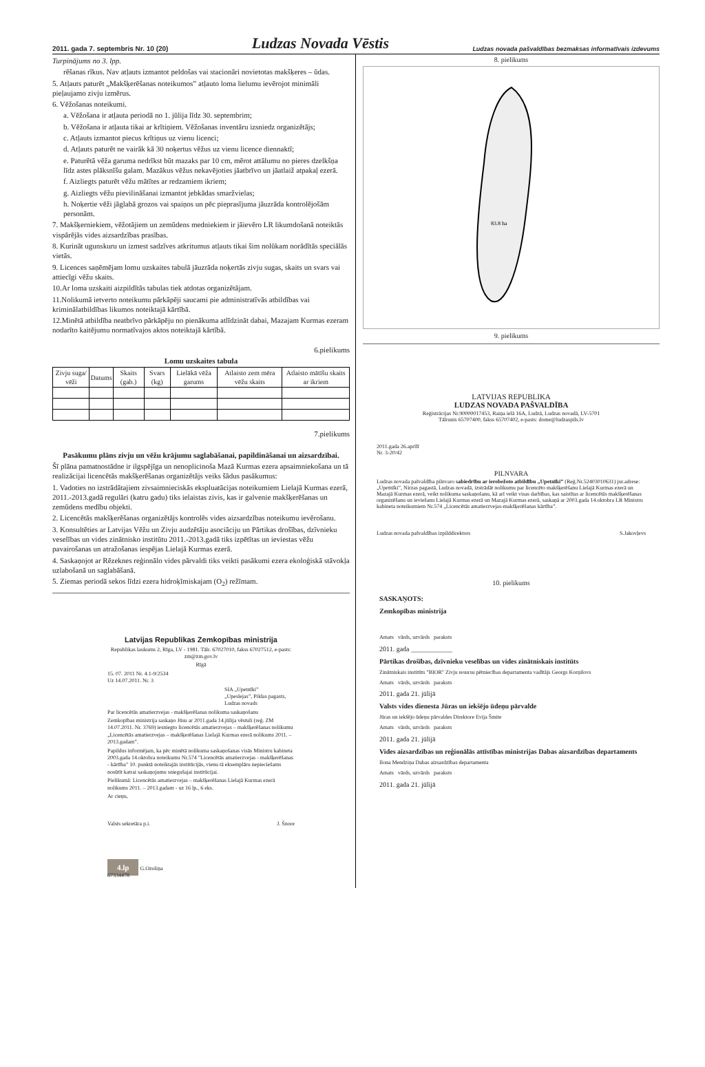2011. gada 7. septembris Nr. 10 (20) Ludzas Novada Vēstis Ludzas novada pašvaldības bezmaksas informatīvais izdevums
Turpinājums no 3. lpp.
rēšanas rīkus. Nav atļauts izmantot peldošas vai stacionāri novietotas makšķeres – ūdas.
5. Atļauts paturēt „Makšķerēšanas noteikumos” atļauto loma lielumu ievērojot minimāli pieļaujamo zivju izmērus.
6. Vēžošanas noteikumi.
a. Vēžošana ir atļauta periodā no 1. jūlija līdz 30. septembrim;
b. Vēžošana ir atļauta tikai ar krītiņiem. Vēžošanas inventāru izsniedz organizētājs;
c. Atļauts izmantot piecus krītiņus uz vienu licenci;
d. Atļauts paturēt ne vairāk kā 30 noķertus vēžus uz vienu licence diennaktī;
e. Paturētā vēža garuma nedrīkst būt mazaks par 10 cm, mērot attālumu no pieres dzelkšņa līdz astes plāksnīšu galam. Mazākus vēžus nekavējoties jāatbrīvo un jāatlaiž atpakaļ ezerā.
f. Aizliegts paturēt vēžu mātītes ar redzamiem ikriem;
g. Aizliegts vēžu pievilināšanai izmantot jebkādas smaržvielas;
h. Noķertie vēži jāglabā grozos vai spaiņos un pēc pieprasījuma jāuzrāda kontrolējošām personām.
7. Makšķerniekiem, vēžotājiem un zemūdens medniekiem ir jāievēro LR likumdošanā noteiktās vispārējās vides aizsardzības prasības.
8. Kurināt ugunskuru un izmest sadzīves atkritumus atļauts tikai šim nolūkam norādītās speciālās vietās.
9. Licences saņēmējam lomu uzskaites tabulā jāuzrāda noķertās zivju sugas, skaits un svars vai attiecīgi vēžu skaits.
10.Ar loma uzskaiti aizpildītās tabulas tiek atdotas organizētājam.
11.Nolikumā ietverto noteikumu pārkāpēji saucami pie administratīvās atbildības vai kriminālatbildības likumos noteiktajā kārtībā.
12.Minētā atbildība neatbrīvo pārkāpēju no pienākuma atlīdzināt dabai, Mazajam Kurmas ezeram nodarīto kaitējumu normatīvajos aktos noteiktajā kārtībā.
6.pielikums
Lomu uzskaites tabula
| Zivju suga/ vēži | Datums | Skaits (gab.) | Svars (kg) | Lielākā vēža garums | Atlaisto zem mēra vēžu skaits | Atlaisto mātīšu skaits ar ikriem |
| --- | --- | --- | --- | --- | --- | --- |
7.pielikums
Pasākumu plāns zivju un vēžu krājumu saglabāšanai, papildināšanai un aizsardzībai.
Šī plāna pamatnostādne ir ilgspējīga un nenoplicinoša Mazā Kurmas ezera apsaimniekošana un tā realizācijai licencētās makšķerēšanas organizētājs veiks šādus pasākumus:
1. Vadoties no izstrādātajiem zivsaimnieciskās ekspluatācijas noteikumiem Lielajā Kurmas ezerā, 2011.-2013.gadā regulāri (katru gadu) tiks ielaistas zivis, kas ir galvenie makšķerēšanas un zemūdens medību objekti.
2. Licencētās makšķerēšanas organizētājs kontrolēs vides aizsardzības noteikumu ievērošanu.
3. Konsultēties ar Latvijas Vēžu un Zivju audzētāju asociāciju un Pārtikas drošības, dzīvnieku veselības un vides zinātnisko institūtu 2011.-2013.gadā tiks izpētītas un ieviestas vēžu pavairošanas un atražošanas iespējas Lielajā Kurmas ezerā.
4. Saskaņojot ar Rēzeknes reģionālo vides pārvaldi tiks veikti pasākumi ezera ekoloģiskā stāvokļa uzlabošanā un saglabāšanā.
5. Ziemas periodā sekos līdzi ezera hidroķīmiskajam (O<sub>2</sub>) režīmam.
Latvijas Republikas Zemkopības ministrija
Republikas laukums 2, Rīga, LV - 1981. Tālr. 67027010, fakss 67027512, e-pasts: zm@zm.gov.lv
Rīgā
15. 07. 2011 Nr. 4.1-9/2534
Uz 14.07.2011. Nr. 3
SIA „Upetnīki”
„Upeslejas”, Pildas pagasts, Ludzas novads
Par licencētās amatierzvejas - makšķerēšanas nolikuma saskaņošanu
Zemkopības ministrija saskaņo Jūsu ar 2011.gada 14.jūlija vēstuli (reģ. ZM 14.07.2011. Nr. 3769) iesniegto licencētās amatierzvejas – makšķerēšanas nolikumu „Licencētās amatierzvejas – makšķerēšanas Lielajā Kurmas ezerā nolikums 2011. – 2013.gadam”.
Papildus informējam, ka pēc minētā nolikuma saskaņošanas visās Ministru kabineta 2003.gada 14.oktobra noteikumu Nr.574 "Licencētās amatierzvejas - makšķerēšanas - kārtība" 10. punktā noteiktajās institūcijās, vienu tā eksemplāru nepieciešams nosūtīt katrai saskaņojumu sniegušajai institūcijai.
Pielikumā: Licencētās amatierzvejas – makšķerēšanas Lielajā Kurmas ezerā nolikums 2011. – 2013.gadam - uz 16 lp., 6 eks.
Ar cieņu,
Valsts sekretāra p.i. J. Šnore
4.lp G.Ozoliņa
67334478
8. pielikums
83.8 ha
9. pielikums
LATVIJAS REPUBLIKA
LUDZAS NOVADA PAŠVALDĪBA
Reģistrācijas Nr.90000017453, Raiņa ielā 16A, Ludzā, Ludzas novadā, LV-5701
Tālrunis 65707400, fakss 65707402, e-pasts: dome@ludzaspils.lv
2011.gada 26.aprīlī
Nr. 3-20/42
PILNVARA
Ludzas novada pašvaldība pilnvaro sabiedrību ar ierobežoto atbildību „Upetnīki” (Reģ.Nr.52403010631) jur.adrese: „Upetnīki”, Nirzas pagastā, Ludzas novadā, izstrādāt nolikumu par licencēto makšķerēšanu Lielajā Kurmas ezerā un Mazajā Kurmas ezerā, veikt nolikuma saskaņošanu, kā arī veikt visas darbības, kas saistītas ar licencētās makšķerēšanas organizēšanu un ieviešanu Lielajā Kurmas ezerā un Mazajā Kurmas ezerā, saskaņā ar 2003.gada 14.oktobra LR Ministru kabineta noteikumiem Nr.574 „Licencētās amatierzvejas-makšķerēšanas kārtība”.
Ludzas novada pašvaldības izpilddirektors S.Jakovļevs
10. pielikums
SASKAŅOTS:
Zemkopības ministrija
Amats vārds, uzvārds paraksts
2011. gada ____________
Pārtikas drošības, dzīvnieku veselības un vides zinātniskais institūts
Zinātniskais institūts "BIOR" Zivju resursu pētniecības departamenta vadītājs Georgs Korņilovs
Amats vārds, uzvārds paraksts
2011. gada 21. jūlijā
Valsts vides dienesta Jūras un iekšējo ūdeņu pārvalde
Jūras un iekšējo ūdeņu pārvaldes Direktore Evija Šmite
Amats vārds, uzvārds paraksts
2011. gada 21. jūlijā
Vides aizsardzības un reģionālās attīstības ministrijas Dabas aizsardzības departaments
Ilona Mendziņa Dabas aizsardzības departamenta
Amats vārds, uzvārds paraksts
2011. gada 21. jūlijā